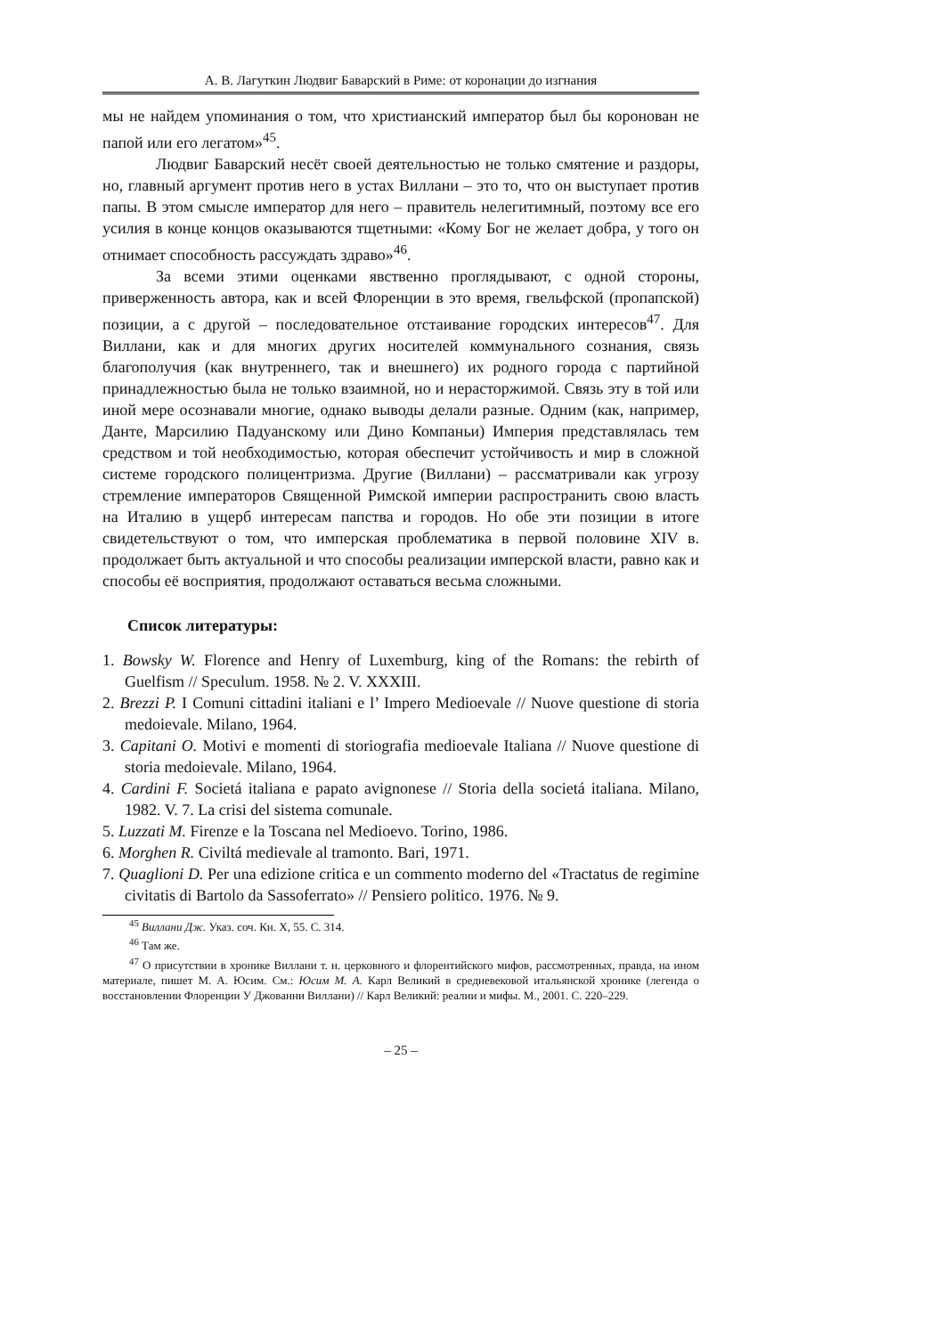А. В. Лагуткин Людвиг Баварский в Риме: от коронации до изгнания
мы не найдем упоминания о том, что христианский император был бы коронован не папой или его легатом»<sup>45</sup>.
Людвиг Баварский несёт своей деятельностью не только смятение и раздоры, но, главный аргумент против него в устах Виллани – это то, что он выступает против папы. В этом смысле император для него – правитель нелегитимный, поэтому все его усилия в конце концов оказываются тщетными: «Кому Бог не желает добра, у того он отнимает способность рассуждать здраво»<sup>46</sup>.
За всеми этими оценками явственно проглядывают, с одной стороны, приверженность автора, как и всей Флоренции в это время, гвельфской (пропапской) позиции, а с другой – последовательное отстаивание городских интересов<sup>47</sup>. Для Виллани, как и для многих других носителей коммунального сознания, связь благополучия (как внутреннего, так и внешнего) их родного города с партийной принадлежностью была не только взаимной, но и нерасторжимой. Связь эту в той или иной мере осознавали многие, однако выводы делали разные. Одним (как, например, Данте, Марсилию Падуанскому или Дино Компаньи) Империя представлялась тем средством и той необходимостью, которая обеспечит устойчивость и мир в сложной системе городского полицентризма. Другие (Виллани) – рассматривали как угрозу стремление императоров Священной Римской империи распространить свою власть на Италию в ущерб интересам папства и городов. Но обе эти позиции в итоге свидетельствуют о том, что имперская проблематика в первой половине XIV в. продолжает быть актуальной и что способы реализации имперской власти, равно как и способы её восприятия, продолжают оставаться весьма сложными.
Список литературы:
1. Bowsky W. Florence and Henry of Luxemburg, king of the Romans: the rebirth of Guelfism // Speculum. 1958. № 2. V. XXXIII.
2. Brezzi P. I Comuni cittadini italiani e l’ Impero Medioevale // Nuove questione di storia medoievale. Milano, 1964.
3. Capitani O. Motivi e momenti di storiografia medioevale Italiana // Nuove questione di storia medoievale. Milano, 1964.
4. Cardini F. Societá italiana e papato avignonese // Storia della societá italiana. Milano, 1982. V. 7. La crisi del sistema comunale.
5. Luzzati M. Firenze e la Toscana nel Medioevo. Torino, 1986.
6. Morghen R. Civiltá medievale al tramonto. Bari, 1971.
7. Quaglioni D. Per una edizione critica e un commento moderno del «Tractatus de regimine civitatis di Bartolo da Sassoferrato» // Pensiero politico. 1976. № 9.
<sup>45</sup> Виллани Дж. Указ. соч. Кн. X, 55. С. 314.
<sup>46</sup> Там же.
<sup>47</sup> О присутствии в хронике Виллани т. н. церковного и флорентийского мифов, рассмотренных, правда, на ином материале, пишет М. А. Юсим. См.: Юсим М. А. Карл Великий в средневековой итальянской хронике (легенда о восстановлении Флоренции У Джованни Виллани) // Карл Великий: реалии и мифы. М., 2001. С. 220–229.
– 25 –